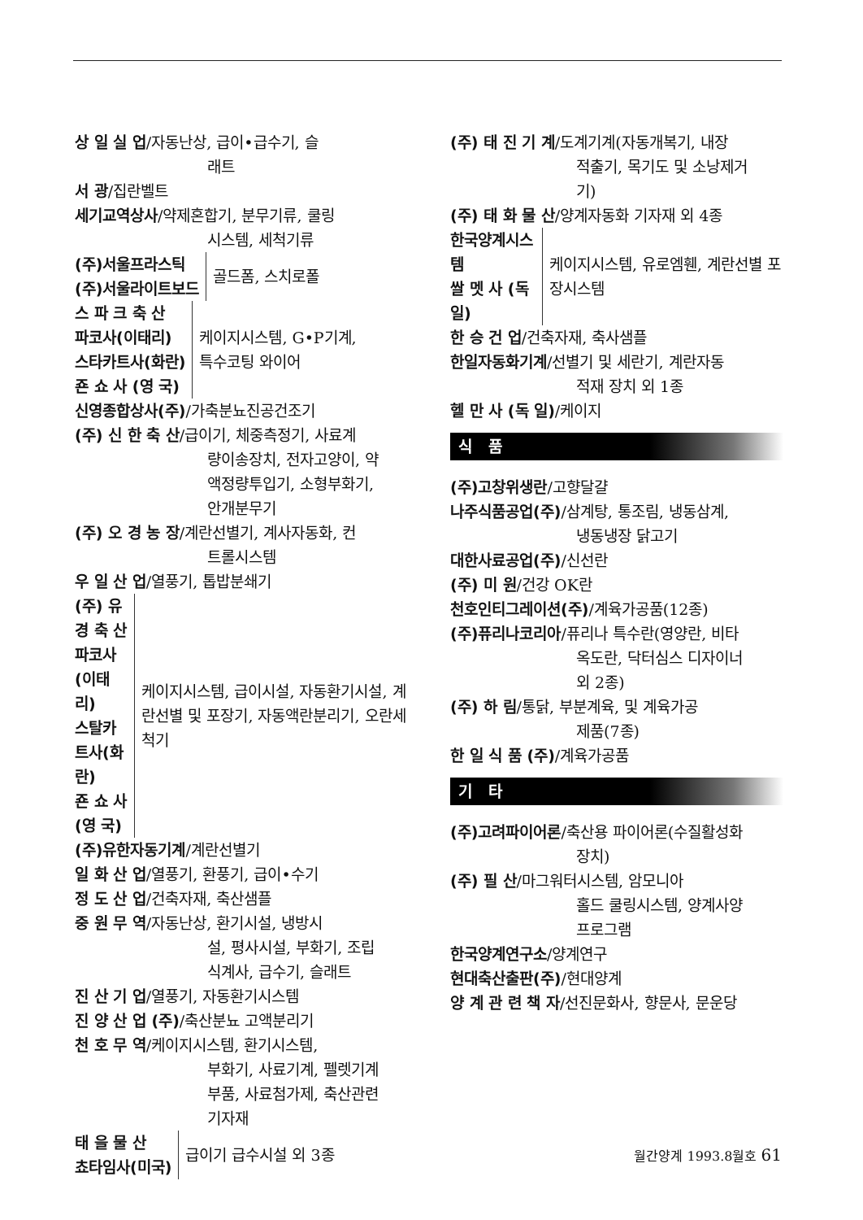상 일 실 업/자동난상, 급이•급수기, 슬
래트
서 광/집란벨트
세기교역상사/약제혼합기, 분무기류, 쿨링
시스템, 세척기류
(주)서울프라스틱
(주)서울라이트보드
골드폼, 스치로폴
스 파 크 축 산
파코사(이태리)
스타카트사(화란)
죤 쇼 사 (영 국)
케이지시스템, G•P기계,
특수코팅 와이어
신영종합상사(주)/가축분뇨진공건조기
(주) 신 한 축 산/급이기, 체중측정기, 사료계
량이송장치, 전자고양이, 약
액정량투입기, 소형부화기,
안개분무기
(주) 오 경 농 장/계란선별기, 계사자동화, 컨
트롤시스템
우 일 산 업/열풍기, 톱밥분쇄기
(주) 유 경 축 산
파코사(이태리)
스탈카트사(화란)
죤 쇼 사 (영 국)
케이지시스템, 급이시설, 자동환기시설, 계란선별 및 포장기, 자동액란분리기, 오란세척기
(주)유한자동기계/계란선별기
일 화 산 업/열풍기, 환풍기, 급이•수기
정 도 산 업/건축자재, 축산샘플
중 원 무 역/자동난상, 환기시설, 냉방시
설, 평사시설, 부화기, 조립
식계사, 급수기, 슬래트
진 산 기 업/열풍기, 자동환기시스템
진 양 산 업 (주)/축산분뇨 고액분리기
천 호 무 역/케이지시스템, 환기시스템,
부화기, 사료기계, 펠렛기계
부품, 사료첨가제, 축산관련
기자재
태 을 물 산
쵸타임사(미국)
급이기 급수시설 외 3종
(주) 태 진 기 계/도계기계(자동개복기, 내장
적출기, 목기도 및 소낭제거
기)
(주) 태 화 물 산/양계자동화 기자재 외 4종
한국양계시스템
쌀 멧 사 (독 일)
케이지시스템, 유로엠휀, 계란선별 포장시스템
한 승 건 업/건축자재, 축사샘플
한일자동화기계/선별기 및 세란기, 계란자동
적재 장치 외 1종
헬 만 사 (독 일)/케이지
식 품
(주)고창위생란/고향달걀
나주식품공업(주)/삼계탕, 통조림, 냉동삼계,
냉동냉장 닭고기
대한사료공업(주)/신선란
(주) 미 원/건강 OK란
천호인티그레이션(주)/계육가공품(12종)
(주)퓨리나코리아/퓨리나 특수란(영양란, 비타
옥도란, 닥터심스 디자이너
외 2종)
(주) 하 림/통닭, 부분계육, 및 계육가공
제품(7종)
한 일 식 품 (주)/계육가공품
기 타
(주)고려파이어론/축산용 파이어론(수질활성화
장치)
(주) 필 산/마그워터시스템, 암모니아
홀드 쿨링시스템, 양계사양
프로그램
한국양계연구소/양계연구
현대축산출판(주)/현대양계
양 계 관 련 책 자/선진문화사, 향문사, 문운당
월간양계 1993.8월호 61